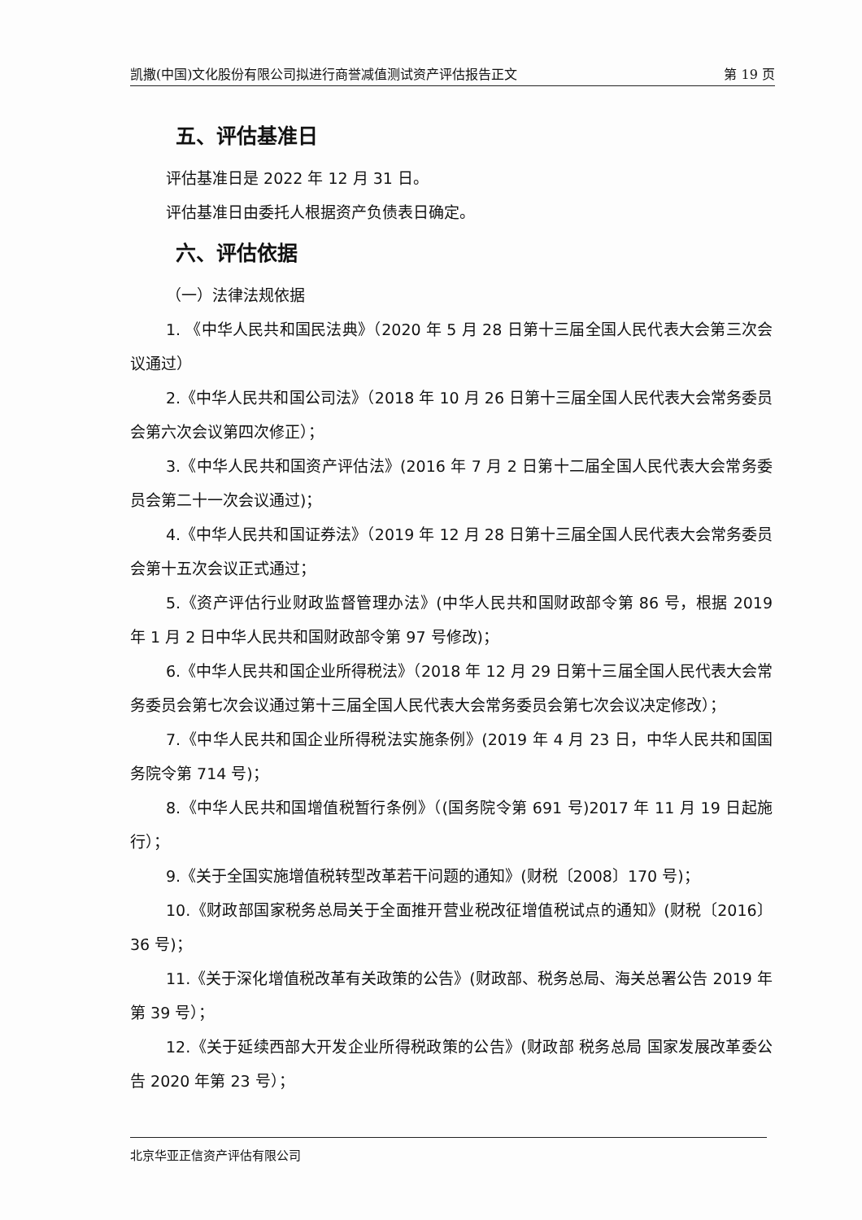凯撒(中国)文化股份有限公司拟进行商誉减值测试资产评估报告正文 第 19 页
五、评估基准日
评估基准日是 2022 年 12 月 31 日。
评估基准日由委托人根据资产负债表日确定。
六、评估依据
（一）法律法规依据
1. 《中华人民共和国民法典》（2020 年 5 月 28 日第十三届全国人民代表大会第三次会议通过）
2.《中华人民共和国公司法》（2018 年 10 月 26 日第十三届全国人民代表大会常务委员会第六次会议第四次修正）；
3.《中华人民共和国资产评估法》(2016 年 7 月 2 日第十二届全国人民代表大会常务委员会第二十一次会议通过)；
4.《中华人民共和国证券法》（2019 年 12 月 28 日第十三届全国人民代表大会常务委员会第十五次会议正式通过；
5.《资产评估行业财政监督管理办法》(中华人民共和国财政部令第 86 号，根据 2019 年 1 月 2 日中华人民共和国财政部令第 97 号修改)；
6.《中华人民共和国企业所得税法》（2018 年 12 月 29 日第十三届全国人民代表大会常务委员会第七次会议通过第十三届全国人民代表大会常务委员会第七次会议决定修改）；
7.《中华人民共和国企业所得税法实施条例》(2019 年 4 月 23 日，中华人民共和国国务院令第 714 号)；
8.《中华人民共和国增值税暂行条例》（(国务院令第 691 号)2017 年 11 月 19 日起施行）；
9.《关于全国实施增值税转型改革若干问题的通知》(财税〔2008〕170 号)；
10.《财政部国家税务总局关于全面推开营业税改征增值税试点的通知》(财税〔2016〕36 号)；
11.《关于深化增值税改革有关政策的公告》(财政部、税务总局、海关总署公告 2019 年第 39 号）；
12.《关于延续西部大开发企业所得税政策的公告》(财政部 税务总局 国家发展改革委公告 2020 年第 23 号）；
北京华亚正信资产评估有限公司